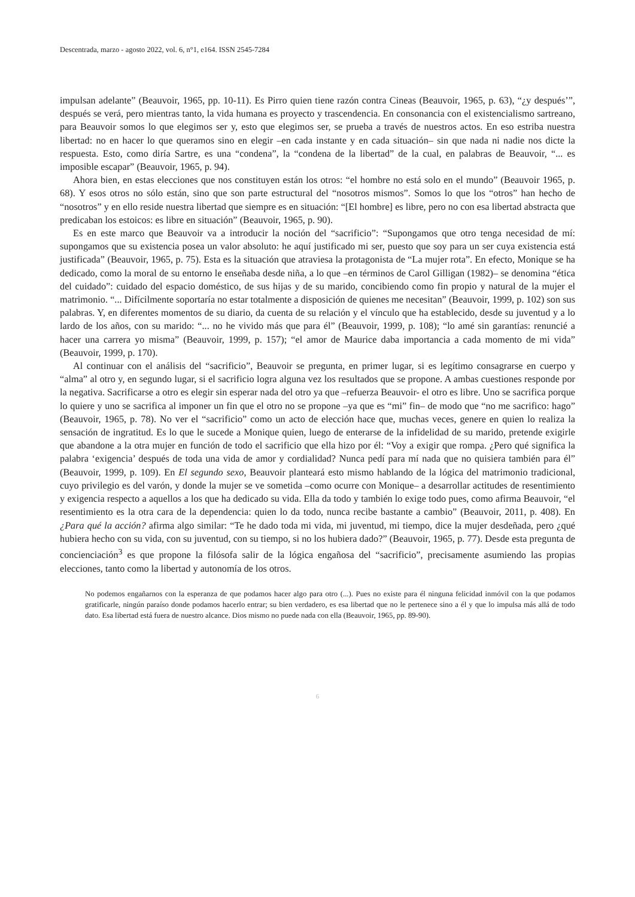Descentrada, marzo - agosto 2022, vol. 6, n°1, e164. ISSN 2545-7284
impulsan adelante” (Beauvoir, 1965, pp. 10-11). Es Pirro quien tiene razón contra Cineas (Beauvoir, 1965, p. 63), “¿y después’”, después se verá, pero mientras tanto, la vida humana es proyecto y trascendencia. En consonancia con el existencialismo sartreano, para Beauvoir somos lo que elegimos ser y, esto que elegimos ser, se prueba a través de nuestros actos. En eso estriba nuestra libertad: no en hacer lo que queramos sino en elegir –en cada instante y en cada situación– sin que nada ni nadie nos dicte la respuesta. Esto, como diría Sartre, es una “condena”, la “condena de la libertad” de la cual, en palabras de Beauvoir, “... es imposible escapar” (Beauvoir, 1965, p. 94).
Ahora bien, en estas elecciones que nos constituyen están los otros: “el hombre no está solo en el mundo” (Beauvoir 1965, p. 68). Y esos otros no sólo están, sino que son parte estructural del “nosotros mismos”. Somos lo que los “otros” han hecho de “nosotros” y en ello reside nuestra libertad que siempre es en situación: “[El hombre] es libre, pero no con esa libertad abstracta que predicaban los estoicos: es libre en situación” (Beauvoir, 1965, p. 90).
Es en este marco que Beauvoir va a introducir la noción del “sacrificio”: “Supongamos que otro tenga necesidad de mí: supongamos que su existencia posea un valor absoluto: he aquí justificado mi ser, puesto que soy para un ser cuya existencia está justificada” (Beauvoir, 1965, p. 75). Esta es la situación que atraviesa la protagonista de “La mujer rota”. En efecto, Monique se ha dedicado, como la moral de su entorno le enseñaba desde niña, a lo que –en términos de Carol Gilligan (1982)– se denomina “ética del cuidado”: cuidado del espacio doméstico, de sus hijas y de su marido, concibiendo como fin propio y natural de la mujer el matrimonio. “... Difícilmente soportaría no estar totalmente a disposición de quienes me necesitan” (Beauvoir, 1999, p. 102) son sus palabras. Y, en diferentes momentos de su diario, da cuenta de su relación y el vínculo que ha establecido, desde su juventud y a lo lardo de los años, con su marido: “... no he vivido más que para él” (Beauvoir, 1999, p. 108); “lo amé sin garantías: renuncié a hacer una carrera yo misma” (Beauvoir, 1999, p. 157); “el amor de Maurice daba importancia a cada momento de mi vida” (Beauvoir, 1999, p. 170).
Al continuar con el análisis del “sacrificio”, Beauvoir se pregunta, en primer lugar, si es legítimo consagrarse en cuerpo y “alma” al otro y, en segundo lugar, si el sacrificio logra alguna vez los resultados que se propone. A ambas cuestiones responde por la negativa. Sacrificarse a otro es elegir sin esperar nada del otro ya que –refuerza Beauvoir- el otro es libre. Uno se sacrifica porque lo quiere y uno se sacrifica al imponer un fin que el otro no se propone –ya que es “mi” fin– de modo que “no me sacrifico: hago” (Beauvoir, 1965, p. 78). No ver el “sacrificio” como un acto de elección hace que, muchas veces, genere en quien lo realiza la sensación de ingratitud. Es lo que le sucede a Monique quien, luego de enterarse de la infidelidad de su marido, pretende exigirle que abandone a la otra mujer en función de todo el sacrificio que ella hizo por él: “Voy a exigir que rompa. ¿Pero qué significa la palabra ‘exigencia’ después de toda una vida de amor y cordialidad? Nunca pedí para mí nada que no quisiera también para él” (Beauvoir, 1999, p. 109). En El segundo sexo, Beauvoir planteará esto mismo hablando de la lógica del matrimonio tradicional, cuyo privilegio es del varón, y donde la mujer se ve sometida –como ocurre con Monique– a desarrollar actitudes de resentimiento y exigencia respecto a aquellos a los que ha dedicado su vida. Ella da todo y también lo exige todo pues, como afirma Beauvoir, “el resentimiento es la otra cara de la dependencia: quien lo da todo, nunca recibe bastante a cambio” (Beauvoir, 2011, p. 408). En ¿Para qué la acción? afirma algo similar: “Te he dado toda mi vida, mi juventud, mi tiempo, dice la mujer desdeñada, pero ¿qué hubiera hecho con su vida, con su juventud, con su tiempo, si no los hubiera dado?” (Beauvoir, 1965, p. 77). Desde esta pregunta de concienciación<sup>3</sup> es que propone la filósofa salir de la lógica engañosa del “sacrificio”, precisamente asumiendo las propias elecciones, tanto como la libertad y autonomía de los otros.
No podemos engañarnos con la esperanza de que podamos hacer algo para otro (...). Pues no existe para él ninguna felicidad inmóvil con la que podamos gratificarle, ningún paraíso donde podamos hacerlo entrar; su bien verdadero, es esa libertad que no le pertenece sino a él y que lo impulsa más allá de todo dato. Esa libertad está fuera de nuestro alcance. Dios mismo no puede nada con ella (Beauvoir, 1965, pp. 89-90).
6